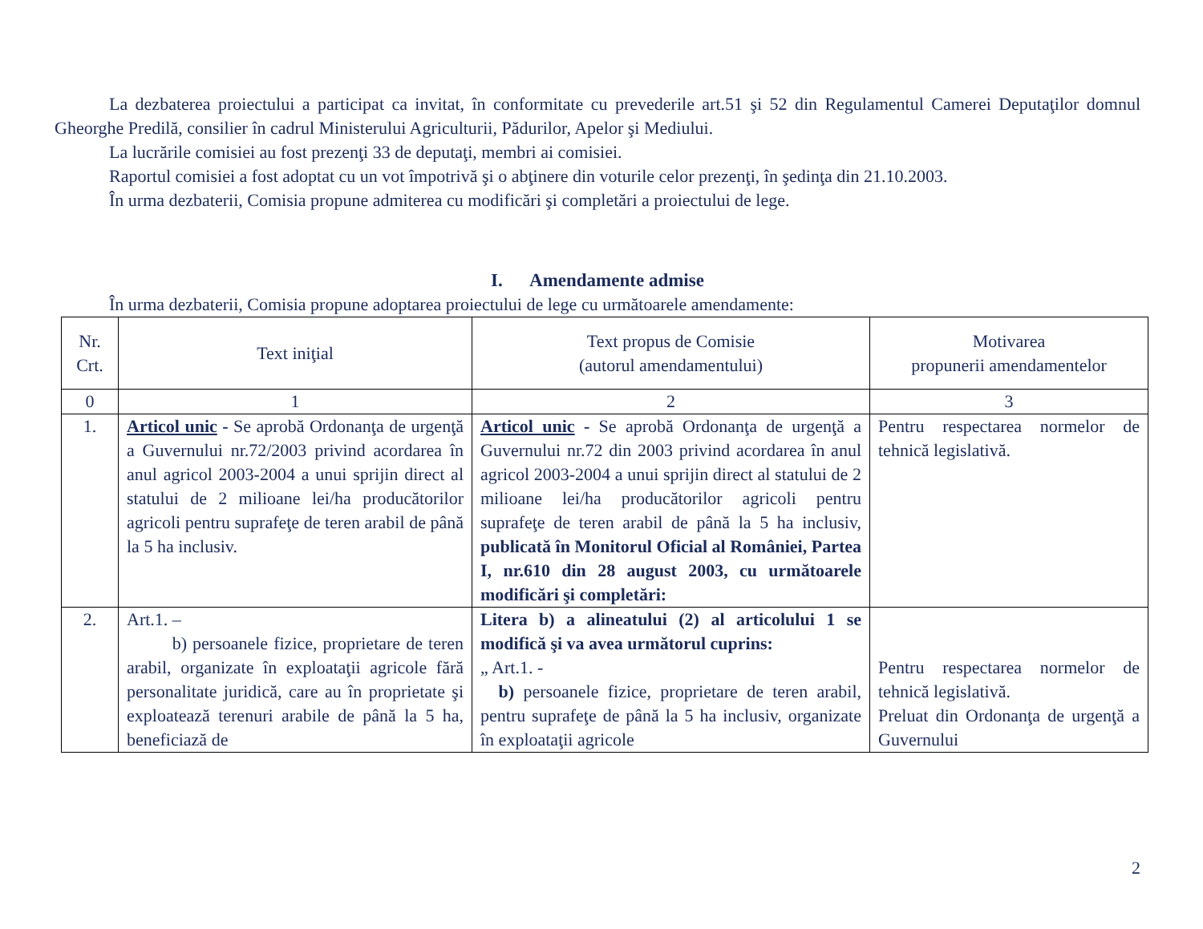La dezbaterea proiectului a participat ca invitat, în conformitate cu prevederile art.51 şi 52 din Regulamentul Camerei Deputaţilor domnul Gheorghe Predilă, consilier în cadrul Ministerului Agriculturii, Pădurilor, Apelor şi Mediului.
La lucrările comisiei au fost prezenţi 33 de deputaţi, membri ai comisiei.
Raportul comisiei a fost adoptat cu un vot împotrivă şi o abţinere din voturile celor prezenţi, în şedinţa din 21.10.2003.
În urma dezbaterii, Comisia propune admiterea cu modificări şi completări a proiectului de lege.
I. Amendamente admise
În urma dezbaterii, Comisia propune adoptarea proiectului de lege cu următoarele amendamente:
| Nr. Crt. | Text iniţial | Text propus de Comisie (autorul amendamentului) | Motivarea propunerii amendamentelor |
| --- | --- | --- | --- |
| 0 | 1 | 2 | 3 |
| 1. | Articol unic - Se aprobă Ordonanţa de urgenţă a Guvernului nr.72/2003 privind acordarea în anul agricol 2003-2004 a unui sprijin direct al statului de 2 milioane lei/ha producătorilor agricoli pentru suprafeţe de teren arabil de până la 5 ha inclusiv. | Articol unic - Se aprobă Ordonanţa de urgenţă a Guvernului nr.72 din 2003 privind acordarea în anul agricol 2003-2004 a unui sprijin direct al statului de 2 milioane lei/ha producătorilor agricoli pentru suprafeţe de teren arabil de până la 5 ha inclusiv, publicată în Monitorul Oficial al României, Partea I, nr.610 din 28 august 2003, cu următoarele modificări şi completări: | Pentru respectarea normelor de tehnică legislativă. |
| 2. | Art.1. – b) persoanele fizice, proprietare de teren arabil, organizate în exploataţii agricole fără personalitate juridică, care au în proprietate şi exploatează terenuri arabile de până la 5 ha, beneficiază de | Litera b) a alineatului (2) al articolului 1 se modifică şi va avea următorul cuprins: „ Art.1. - b) persoanele fizice, proprietare de teren arabil, pentru suprafeţe de până la 5 ha inclusiv, organizate în exploataţii agricole | Pentru respectarea normelor de tehnică legislativă. Preluat din Ordonanţa de urgenţă a Guvernului |
2